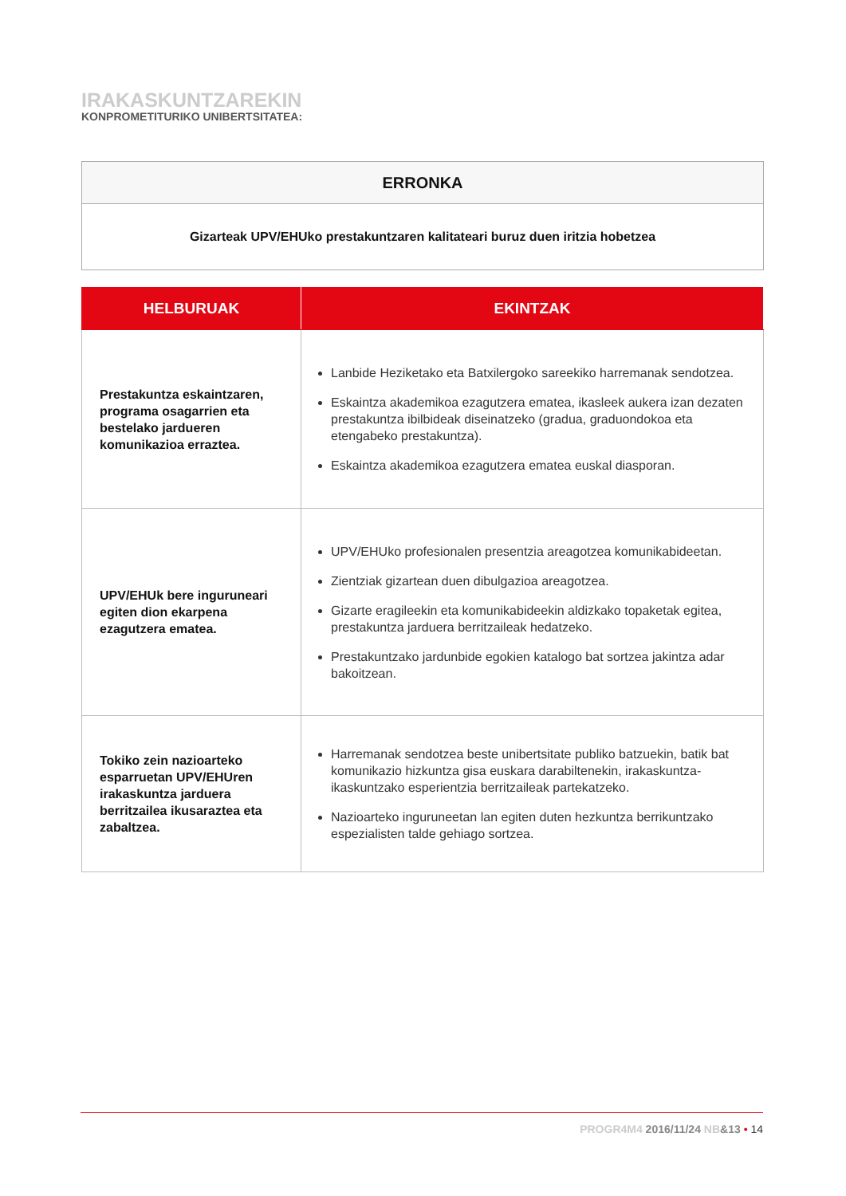IRAKASKUNTZAREKIN
KONPROMETITURIKO UNIBERTSITATEA:
| ERRONKA |
| --- |
| Gizarteak UPV/EHUko prestakuntzaren kalitateari buruz duen iritzia hobetzea |
| HELBURUAK | EKINTZAK |
| --- | --- |
| Prestakuntza eskaintzaren, programa osagarrien eta bestelako jardueren komunikazioa erraztea. | Lanbide Heziketako eta Batxilergoko sareekiko harremanak sendotzea. Eskaintza akademikoa ezagutzera ematea, ikasleek aukera izan dezaten prestakuntza ibilbideak diseinatzeko (gradua, graduondokoa eta etengabeko prestakuntza). Eskaintza akademikoa ezagutzera ematea euskal diasporan. |
| UPV/EHUk bere inguruneari egiten dion ekarpena ezagutzera ematea. | UPV/EHUko profesionalen presentzia areagotzea komunikabideetan. Zientziak gizartean duen dibulgazioa areagotzea. Gizarte eragileekin eta komunikabideekin aldizkako topaketak egitea, prestakuntza jarduera berritzaileak hedatzeko. Prestakuntzako jardunbide egokien katalogo bat sortzea jakintza adar bakoitzean. |
| Tokiko zein nazioarteko esparruetan UPV/EHUren irakaskuntza jarduera berritzailea ikusaraztea eta zabaltzea. | Harremanak sendotzea beste unibertsitate publiko batzuekin, batik bat komunikazio hizkuntza gisa euskara darabiltenekin, irakaskuntza-ikaskuntzako esperientzia berritzaileak partekatzeko. Nazioarteko inguruneetan lan egiten duten hezkuntza berrikuntzako espezialisten talde gehiago sortzea. |
PROGR4M4 2016/11/24 NB&13 • 14